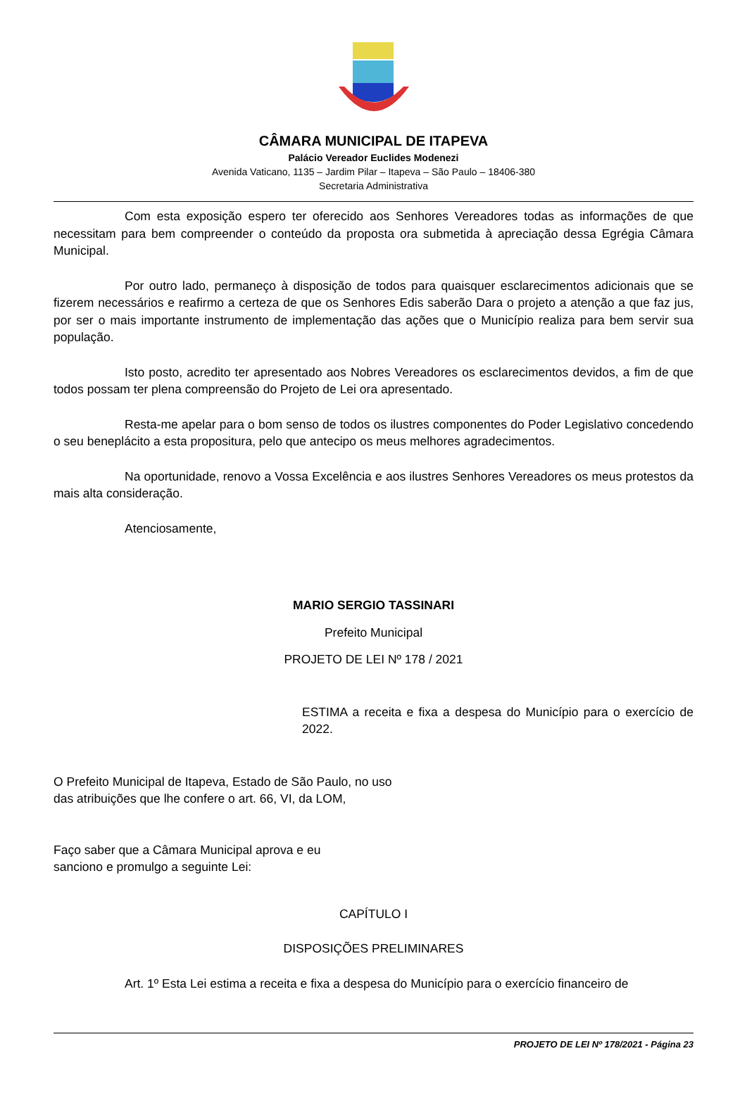CÂMARA MUNICIPAL DE ITAPEVA
Palácio Vereador Euclides Modenezi
Avenida Vaticano, 1135 – Jardim Pilar – Itapeva – São Paulo – 18406-380
Secretaria Administrativa
Com esta exposição espero ter oferecido aos Senhores Vereadores todas as informações de que necessitam para bem compreender o conteúdo da proposta ora submetida à apreciação dessa Egrégia Câmara Municipal.
Por outro lado, permaneço à disposição de todos para quaisquer esclarecimentos adicionais que se fizerem necessários e reafirmo a certeza de que os Senhores Edis saberão Dara o projeto a atenção a que faz jus, por ser o mais importante instrumento de implementação das ações que o Município realiza para bem servir sua população.
Isto posto, acredito ter apresentado aos Nobres Vereadores os esclarecimentos devidos, a fim de que todos possam ter plena compreensão do Projeto de Lei ora apresentado.
Resta-me apelar para o bom senso de todos os ilustres componentes do Poder Legislativo concedendo o seu beneplácito a esta propositura, pelo que antecipo os meus melhores agradecimentos.
Na oportunidade, renovo a Vossa Excelência e aos ilustres Senhores Vereadores os meus protestos da mais alta consideração.
Atenciosamente,
MARIO SERGIO TASSINARI
Prefeito Municipal
PROJETO DE LEI Nº 178 / 2021
ESTIMA a receita e fixa a despesa do Município para o exercício de 2022.
O Prefeito Municipal de Itapeva, Estado de São Paulo, no uso das atribuições que lhe confere o art. 66, VI, da LOM,
Faço saber que a Câmara Municipal aprova e eu sanciono e promulgo a seguinte Lei:
CAPÍTULO I
DISPOSIÇÕES PRELIMINARES
Art. 1º Esta Lei estima a receita e fixa a despesa do Município para o exercício financeiro de
PROJETO DE LEI Nº 178/2021 - Página 23